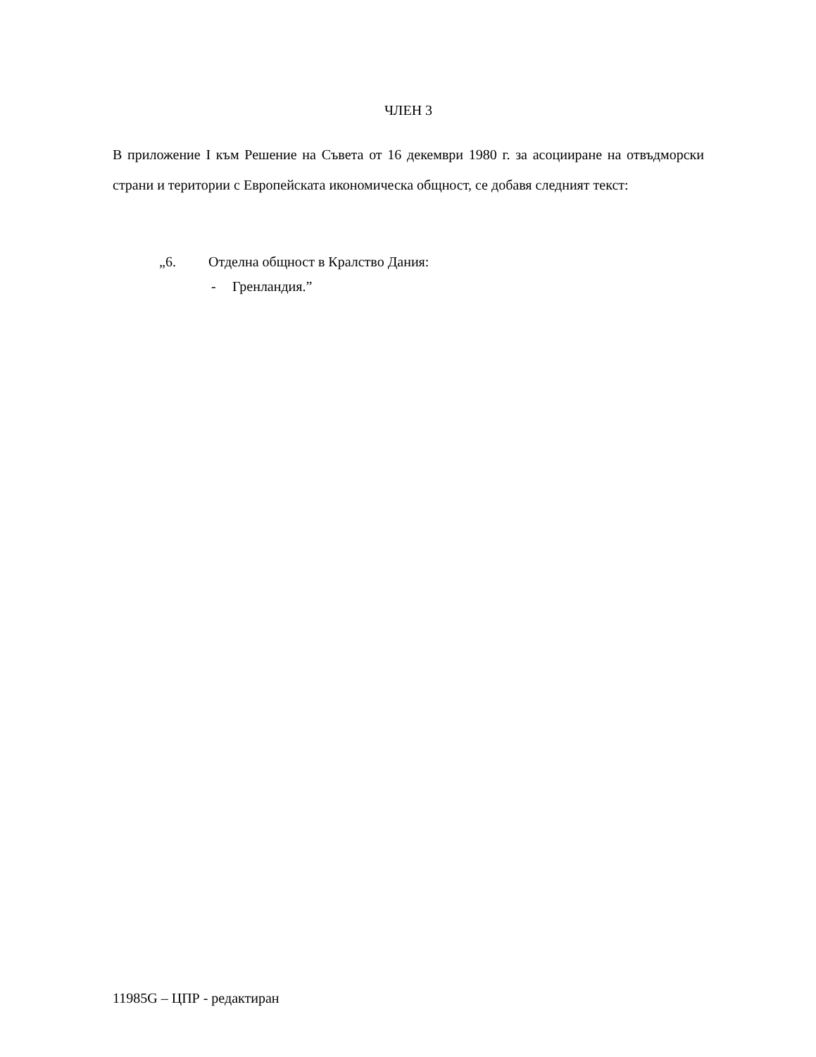ЧЛЕН 3
В приложение I към Решение на Съвета от 16 декември 1980 г. за асоцииране на отвъдморски страни и територии с Европейската икономическа общност, се добавя следният текст:
„6. Отделна общност в Кралство Дания:
- Гренландия.”
11985G – ЦПР - редактиран